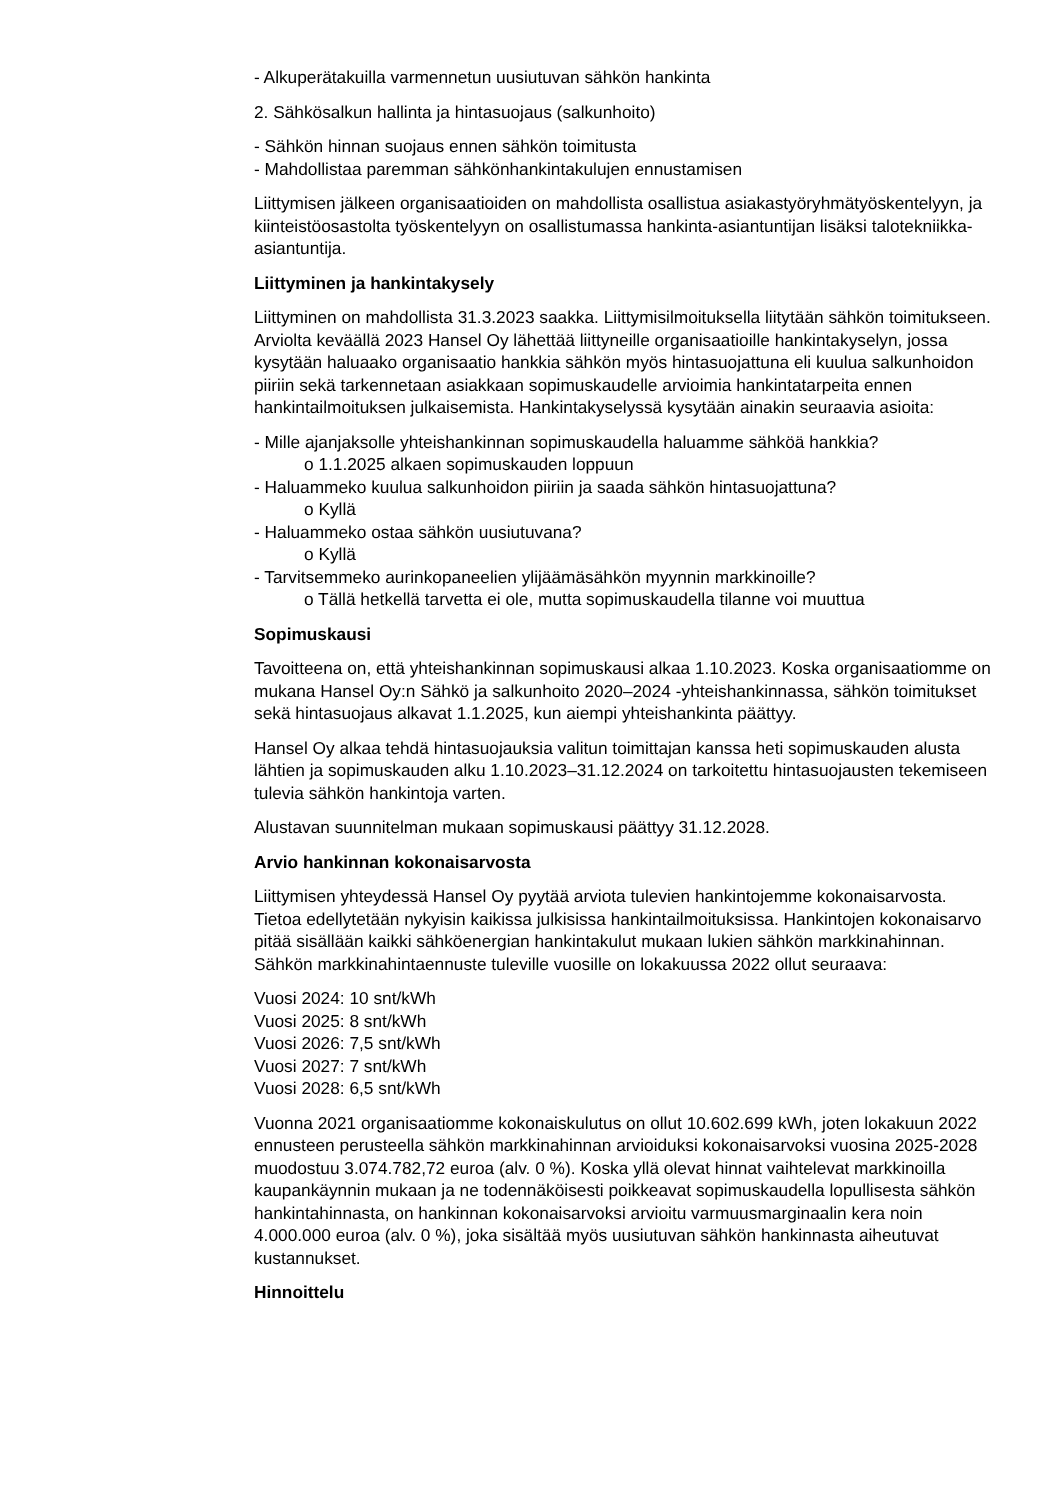- Alkuperätakuilla varmennetun uusiutuvan sähkön hankinta
2. Sähkösalkun hallinta ja hintasuojaus (salkunhoito)
- Sähkön hinnan suojaus ennen sähkön toimitusta
- Mahdollistaa paremman sähkönhankintakulujen ennustamisen
Liittymisen jälkeen organisaatioiden on mahdollista osallistua asiakastyöryhmätyöskentelyyn, ja kiinteistöosastolta työskentelyyn on osallistumassa hankinta-asiantuntijan lisäksi talotekniikka-asiantuntija.
Liittyminen ja hankintakysely
Liittyminen on mahdollista 31.3.2023 saakka. Liittymisilmoituksella liitytään sähkön toimitukseen. Arviolta keväällä 2023 Hansel Oy lähettää liittyneille organisaatioille hankintakyselyn, jossa kysytään haluaako organisaatio hankkia sähkön myös hintasuojattuna eli kuulua salkunhoidon piiriin sekä tarkennetaan asiakkaan sopimuskaudelle arvioimia hankintatarpeita ennen hankintailmoituksen julkaisemista. Hankintakyselyssä kysytään ainakin seuraavia asioita:
- Mille ajanjaksolle yhteishankinnan sopimuskaudella haluamme sähköä hankkia?
o 1.1.2025 alkaen sopimuskauden loppuun
- Haluammeko kuulua salkunhoidon piiriin ja saada sähkön hintasuojattuna?
o Kyllä
- Haluammeko ostaa sähkön uusiutuvana?
o Kyllä
- Tarvitsemmeko aurinkopaneelien ylijäämäsähkön myynnin markkinoille?
o Tällä hetkellä tarvetta ei ole, mutta sopimuskaudella tilanne voi muuttua
Sopimuskausi
Tavoitteena on, että yhteishankinnan sopimuskausi alkaa 1.10.2023. Koska organisaatiomme on mukana Hansel Oy:n Sähkö ja salkunhoito 2020–2024 -yhteishankinnassa, sähkön toimitukset sekä hintasuojaus alkavat 1.1.2025, kun aiempi yhteishankinta päättyy.
Hansel Oy alkaa tehdä hintasuojauksia valitun toimittajan kanssa heti sopimuskauden alusta lähtien ja sopimuskauden alku 1.10.2023–31.12.2024 on tarkoitettu hintasuojausten tekemiseen tulevia sähkön hankintoja varten.
Alustavan suunnitelman mukaan sopimuskausi päättyy 31.12.2028.
Arvio hankinnan kokonaisarvosta
Liittymisen yhteydessä Hansel Oy pyytää arviota tulevien hankintojemme kokonaisarvosta. Tietoa edellytetään nykyisin kaikissa julkisissa hankintailmoituksissa. Hankintojen kokonaisarvo pitää sisällään kaikki sähköenergian hankintakulut mukaan lukien sähkön markkinahinnan. Sähkön markkinahintaennuste tuleville vuosille on lokakuussa 2022 ollut seuraava:
Vuosi 2024: 10 snt/kWh
Vuosi 2025: 8 snt/kWh
Vuosi 2026: 7,5 snt/kWh
Vuosi 2027: 7 snt/kWh
Vuosi 2028: 6,5 snt/kWh
Vuonna 2021 organisaatiomme kokonaiskulutus on ollut 10.602.699 kWh, joten lokakuun 2022 ennusteen perusteella sähkön markkinahinnan arvioiduksi kokonaisarvoksi vuosina 2025-2028 muodostuu 3.074.782,72 euroa (alv. 0 %). Koska yllä olevat hinnat vaihtelevat markkinoilla kaupankäynnin mukaan ja ne todennäköisesti poikkeavat sopimuskaudella lopullisesta sähkön hankintahinnasta, on hankinnan kokonaisarvoksi arvioitu varmuusmarginaalin kera noin 4.000.000 euroa (alv. 0 %), joka sisältää myös uusiutuvan sähkön hankinnasta aiheutuvat kustannukset.
Hinnoittelu